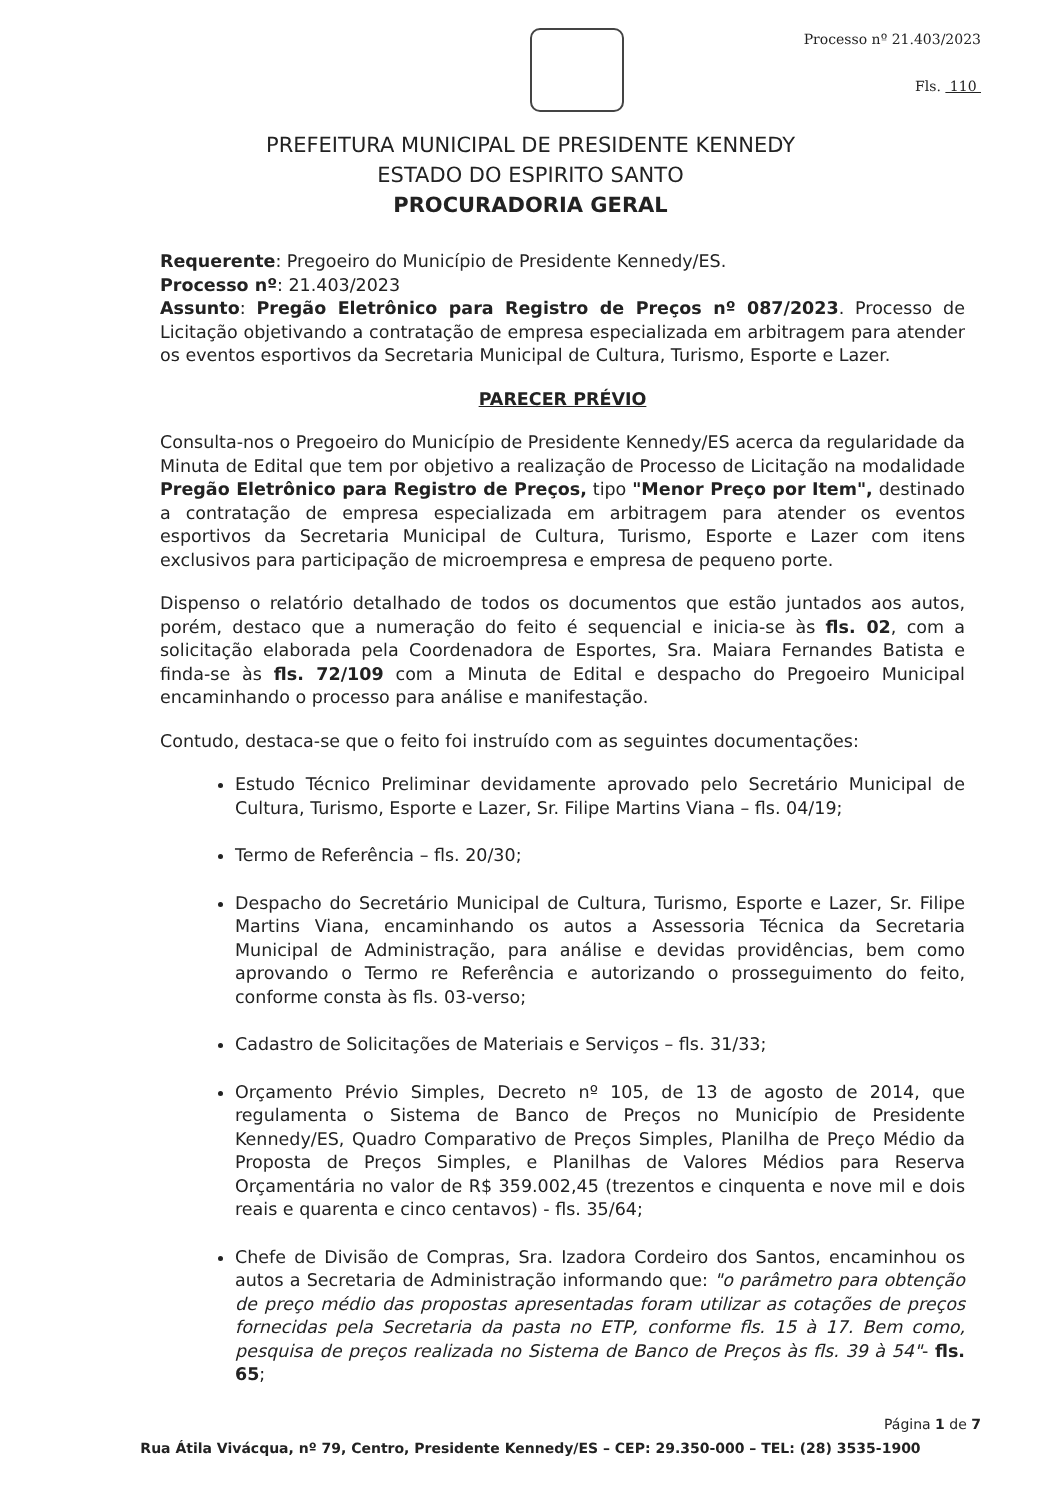Processo nº 21.403/2023
Fls. 110
PREFEITURA MUNICIPAL DE PRESIDENTE KENNEDY
ESTADO DO ESPIRITO SANTO
PROCURADORIA GERAL
Requerente: Pregoeiro do Município de Presidente Kennedy/ES.
Processo nº: 21.403/2023
Assunto: Pregão Eletrônico para Registro de Preços nº 087/2023. Processo de Licitação objetivando a contratação de empresa especializada em arbitragem para atender os eventos esportivos da Secretaria Municipal de Cultura, Turismo, Esporte e Lazer.
PARECER PRÉVIO
Consulta-nos o Pregoeiro do Município de Presidente Kennedy/ES acerca da regularidade da Minuta de Edital que tem por objetivo a realização de Processo de Licitação na modalidade Pregão Eletrônico para Registro de Preços, tipo "Menor Preço por Item", destinado a contratação de empresa especializada em arbitragem para atender os eventos esportivos da Secretaria Municipal de Cultura, Turismo, Esporte e Lazer com itens exclusivos para participação de microempresa e empresa de pequeno porte.
Dispenso o relatório detalhado de todos os documentos que estão juntados aos autos, porém, destaco que a numeração do feito é sequencial e inicia-se às fls. 02, com a solicitação elaborada pela Coordenadora de Esportes, Sra. Maiara Fernandes Batista e finda-se às fls. 72/109 com a Minuta de Edital e despacho do Pregoeiro Municipal encaminhando o processo para análise e manifestação.
Contudo, destaca-se que o feito foi instruído com as seguintes documentações:
Estudo Técnico Preliminar devidamente aprovado pelo Secretário Municipal de Cultura, Turismo, Esporte e Lazer, Sr. Filipe Martins Viana – fls. 04/19;
Termo de Referência – fls. 20/30;
Despacho do Secretário Municipal de Cultura, Turismo, Esporte e Lazer, Sr. Filipe Martins Viana, encaminhando os autos a Assessoria Técnica da Secretaria Municipal de Administração, para análise e devidas providências, bem como aprovando o Termo re Referência e autorizando o prosseguimento do feito, conforme consta às fls. 03-verso;
Cadastro de Solicitações de Materiais e Serviços – fls. 31/33;
Orçamento Prévio Simples, Decreto nº 105, de 13 de agosto de 2014, que regulamenta o Sistema de Banco de Preços no Município de Presidente Kennedy/ES, Quadro Comparativo de Preços Simples, Planilha de Preço Médio da Proposta de Preços Simples, e Planilhas de Valores Médios para Reserva Orçamentária no valor de R$ 359.002,45 (trezentos e cinquenta e nove mil e dois reais e quarenta e cinco centavos) - fls. 35/64;
Chefe de Divisão de Compras, Sra. Izadora Cordeiro dos Santos, encaminhou os autos a Secretaria de Administração informando que: "o parâmetro para obtenção de preço médio das propostas apresentadas foram utilizar as cotações de preços fornecidas pela Secretaria da pasta no ETP, conforme fls. 15 à 17. Bem como, pesquisa de preços realizada no Sistema de Banco de Preços às fls. 39 à 54"- fls. 65;
Página 1 de 7
Rua Átila Vivácqua, nº 79, Centro, Presidente Kennedy/ES – CEP: 29.350-000 – TEL: (28) 3535-1900